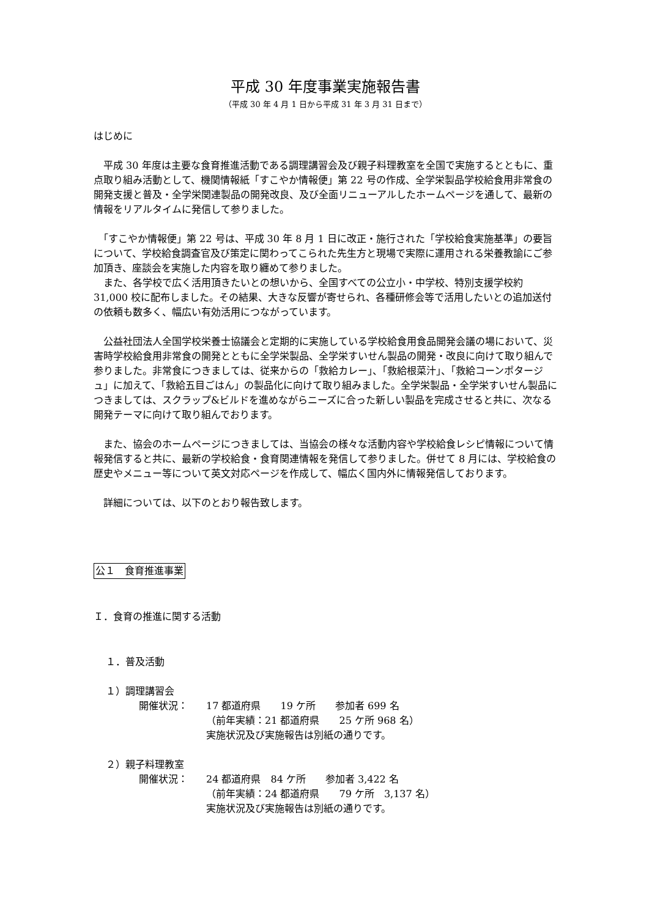平成 30 年度事業実施報告書
（平成 30 年 4 月 1 日から平成 31 年 3 月 31 日まで）
はじめに
　平成 30 年度は主要な食育推進活動である調理講習会及び親子料理教室を全国で実施するとともに、重点取り組み活動として、機関情報紙「すこやか情報便」第 22 号の作成、全学栄製品学校給食用非常食の開発支援と普及・全学栄関連製品の開発改良、及び全面リニューアルしたホームページを通して、最新の情報をリアルタイムに発信して参りました。
　「すこやか情報便」第 22 号は、平成 30 年 8 月 1 日に改正・施行された「学校給食実施基準」の要旨について、学校給食調査官及び策定に関わってこられた先生方と現場で実際に運用される栄養教諭にご参加頂き、座談会を実施した内容を取り纏めて参りました。
　また、各学校で広く活用頂きたいとの想いから、全国すべての公立小・中学校、特別支援学校約 31,000 校に配布しました。その結果、大きな反響が寄せられ、各種研修会等で活用したいとの追加送付の依頼も数多く、幅広い有効活用につながっています。
　公益社団法人全国学校栄養士協議会と定期的に実施している学校給食用食品開発会議の場において、災害時学校給食用非常食の開発とともに全学栄製品、全学栄すいせん製品の開発・改良に向けて取り組んで参りました。非常食につきましては、従来からの「救給カレー」、「救給根菜汁」、「救給コーンポタージュ」に加えて、「救給五目ごはん」の製品化に向けて取り組みました。全学栄製品・全学栄すいせん製品につきましては、スクラップ&ビルドを進めながらニーズに合った新しい製品を完成させると共に、次なる開発テーマに向けて取り組んでおります。
　また、協会のホームページにつきましては、当協会の様々な活動内容や学校給食レシピ情報について情報発信すると共に、最新の学校給食・食育関連情報を発信して参りました。併せて 8 月には、学校給食の歴史やメニュー等について英文対応ページを作成して、幅広く国内外に情報発信しております。
　詳細については、以下のとおり報告致します。
公１　食育推進事業
Ｉ．食育の推進に関する活動
１．普及活動
１）調理講習会
開催状況： 17 都道府県　　19 ケ所　　参加者 699 名
（前年実績：21 都道府県　　25 ケ所 968 名）
実施状況及び実施報告は別紙の通りです。
２）親子料理教室
開催状況： 24 都道府県　84 ケ所　　参加者 3,422 名
（前年実績：24 都道府県　　79 ケ所　3,137 名）
実施状況及び実施報告は別紙の通りです。